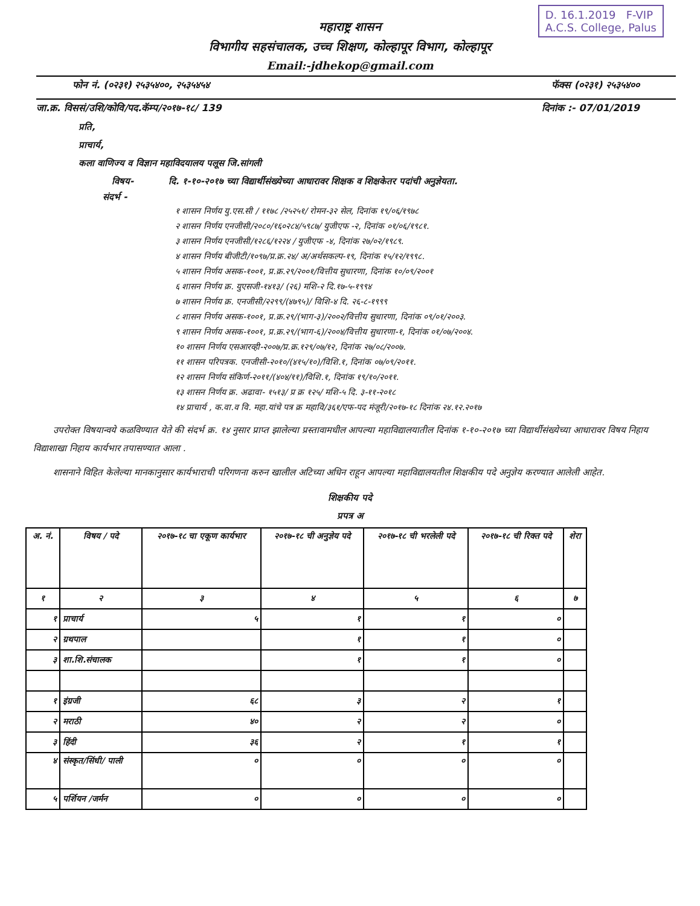D. 16.1.2019 F-VIP
A.C.S. College, Palus
महाराष्ट्र शासन
विभागीय सहसंचालक, उच्च शिक्षण, कोल्हापूर विभाग, कोल्हापूर
Email:-jdhekop@gmail.com
फोन नं. (०२३१) २५३५४००, २५३५४५४ फॅक्स (०२३१) २५३५४००
जा.क्र. विससं/उशि/कोवि/पद.कॅम्प/२०१७-१८/ 139 दिनांक :- 07/01/2019
प्रति,
प्राचार्य,
कला वाणिज्य व विज्ञान महाविदयालय पलूस जि.सांगली
विषय- दि. १-१०-२०१७ च्या विद्यार्थीसंख्येच्या आधारावर शिक्षक व शिक्षकेतर पदांची अनुज्ञेयता.
संदर्भ -
१ शासन निर्णय यु.एस.सी / ११७८ /२५२५१/ रोमन-३२ सेल, दिनांक १९/०६/१९७८
२ शासन निर्णय एनजीसी/२०८०/१६०२८४/५९८७/ युजीएफ -२, दिनांक ०१/०६/१९८१.
३ शासन निर्णय एनजीसी/१२८६/१२२४ / युजीएफ -४, दिनांक २७/०२/१९८९.
४ शासन निर्णय बीजीटी/१०९७/प्र.क्र.२४/ अ/अर्थसकल्प-१९, दिनांक १५/१२/१९९८.
५ शासन निर्णय असक-१००१, प्र.क्र.२९/२००१/वित्तीय सुधारणा, दिनांक १०/०९/२००१
६ शासन निर्णय क्र. युएसजी-१४१३/ (२६) मशि-२ दि.१७-५-१९९४
७ शासन निर्णय क्र. एनजीसी/२२९९/(४७९५)/ विशि-४ दि. २६-८-१९९९
८ शासन निर्णय असक-१००१, प्र.क्र.२९/(भाग-३)/२००२/वित्तीय सुधारणा, दिनांक ०९/०१/२००३.
९ शासन निर्णय असक-१००१, प्र.क्र.२९/(भाग-६)/२००४/वित्तीय सुधारणा-१, दिनांक ०१/०७/२००४.
१० शासन निर्णय एसआरव्ही-२००७/प्र.क्र.१२९/०७/१२, दिनांक २७/०८/२००७.
११ शासन परिपत्रक. एनजीसी-२०१०/(४१५/१०)/विशि.१, दिनांक ०७/०९/२०११.
१२ शासन निर्णय संकिर्ण-२०११/(४०४/११)/विशि.१, दिनांक १९/१०/२०११.
१३ शासन निर्णय क्र. अढावा- १५१३/ प्र क्र १२५/ मशि-५ दि. ३-११-२०१८
१४ प्राचार्य , क.वा.व वि. महा.यांचे पत्र क्र महावि/३६१/एफ-पद मंजूरी/२०१७-१८ दिनांक २४.१२.२०१७
उपरोक्त विषयान्वये कळविण्यात येते की संदर्भ क्र. १४ नुसार प्राप्त झालेल्या प्रस्तावामधील आपल्या महाविद्यालयातील दिनांक १-१०-२०१७ च्या विद्यार्थीसंख्येच्या आधारावर विषय निहाय विद्याशाखा निहाय कार्यभार तपासण्यात आला .
शासनाने विहित केलेल्या मानकानुसार कार्यभाराची परिगणना करुन खालील अटिच्या अधिन राहून आपल्या महाविद्यालयतील शिक्षकीय पदे अनुज्ञेय करण्यात आलेली आहेत.
शिक्षकीय पदे
प्रपत्र अ
| अ. नं. | विषय / पदे | २०१७-१८ चा एकूण कार्यभार | २०१७-१८ ची अनुज्ञेय पदे | २०१७-१८ ची भरलेली पदे | २०१७-१८ ची रिक्त पदे | शेरा |
| --- | --- | --- | --- | --- | --- | --- |
| १ | २ | ३ | ४ | ५ | ६ | ७ |
| १ | प्राचार्य | ५ | १ | १ | ० | |
| २ | ग्रथपाल | | १ | १ | ० | |
| ३ | शा.शि.संचालक | | १ | १ | ० | |
| १ | इंग्रजी | ६८ | ३ | २ | १ | |
| २ | मराठी | ४० | २ | २ | ० | |
| ३ | हिंदी | ३६ | २ | १ | १ | |
| ४ | संस्कृत/सिंधी/ पाली | ० | ० | ० | ० | |
| ५ | पर्शियन /जर्मन | ० | ० | ० | ० | |